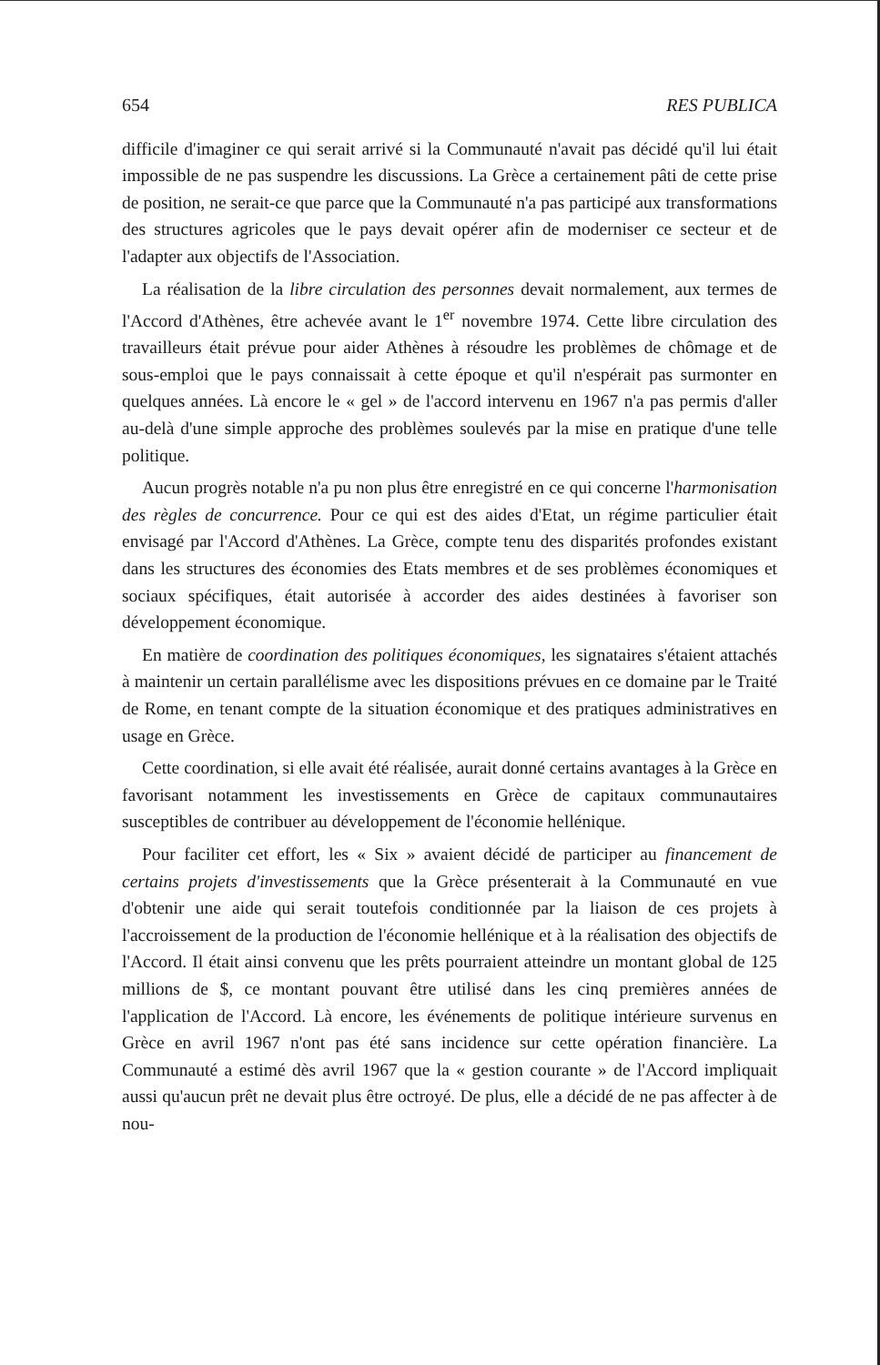654 RES PUBLICA
difficile d'imaginer ce qui serait arrivé si la Communauté n'avait pas décidé qu'il lui était impossible de ne pas suspendre les discussions. La Grèce a certainement pâti de cette prise de position, ne serait-ce que parce que la Communauté n'a pas participé aux transformations des structures agricoles que le pays devait opérer afin de moderniser ce secteur et de l'adapter aux objectifs de l'Association.
La réalisation de la libre circulation des personnes devait normalement, aux termes de l'Accord d'Athènes, être achevée avant le 1<sup>er</sup> novembre 1974. Cette libre circulation des travailleurs était prévue pour aider Athènes à résoudre les problèmes de chômage et de sous-emploi que le pays connaissait à cette époque et qu'il n'espérait pas surmonter en quelques années. Là encore le « gel » de l'accord intervenu en 1967 n'a pas permis d'aller au-delà d'une simple approche des problèmes soulevés par la mise en pratique d'une telle politique.
Aucun progrès notable n'a pu non plus être enregistré en ce qui concerne l'harmonisation des règles de concurrence. Pour ce qui est des aides d'Etat, un régime particulier était envisagé par l'Accord d'Athènes. La Grèce, compte tenu des disparités profondes existant dans les structures des économies des Etats membres et de ses problèmes économiques et sociaux spécifiques, était autorisée à accorder des aides destinées à favoriser son développement économique.
En matière de coordination des politiques économiques, les signataires s'étaient attachés à maintenir un certain parallélisme avec les dispositions prévues en ce domaine par le Traité de Rome, en tenant compte de la situation économique et des pratiques administratives en usage en Grèce.
Cette coordination, si elle avait été réalisée, aurait donné certains avantages à la Grèce en favorisant notamment les investissements en Grèce de capitaux communautaires susceptibles de contribuer au développement de l'économie hellénique.
Pour faciliter cet effort, les « Six » avaient décidé de participer au financement de certains projets d'investissements que la Grèce présenterait à la Communauté en vue d'obtenir une aide qui serait toutefois conditionnée par la liaison de ces projets à l'accroissement de la production de l'économie hellénique et à la réalisation des objectifs de l'Accord. Il était ainsi convenu que les prêts pourraient atteindre un montant global de 125 millions de $, ce montant pouvant être utilisé dans les cinq premières années de l'application de l'Accord. Là encore, les événements de politique intérieure survenus en Grèce en avril 1967 n'ont pas été sans incidence sur cette opération financière. La Communauté a estimé dès avril 1967 que la « gestion courante » de l'Accord impliquait aussi qu'aucun prêt ne devait plus être octroyé. De plus, elle a décidé de ne pas affecter à de nou-